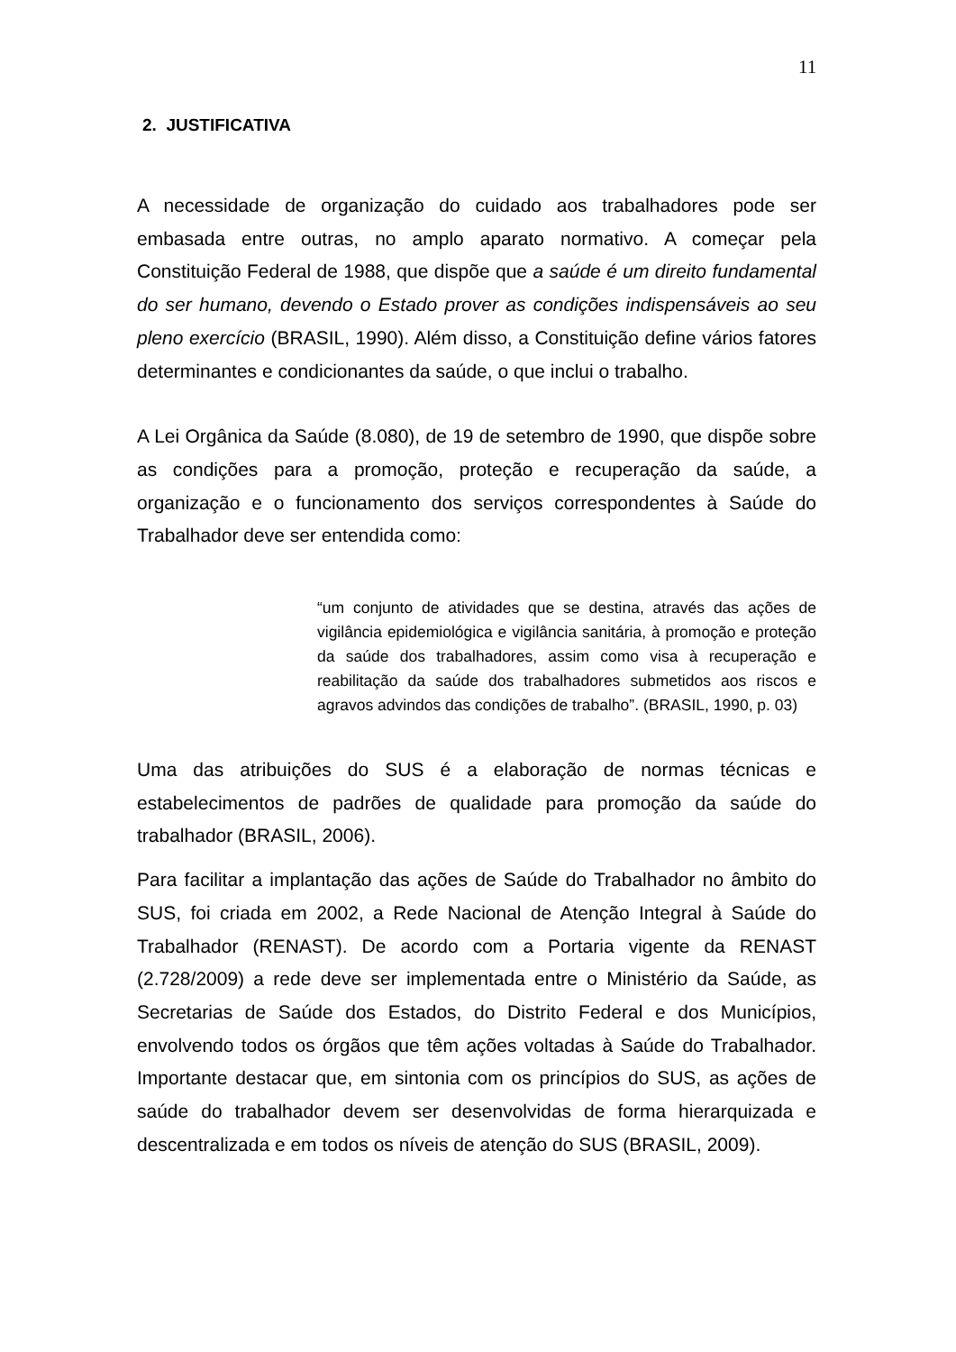11
2. JUSTIFICATIVA
A necessidade de organização do cuidado aos trabalhadores pode ser embasada entre outras, no amplo aparato normativo. A começar pela Constituição Federal de 1988, que dispõe que a saúde é um direito fundamental do ser humano, devendo o Estado prover as condições indispensáveis ao seu pleno exercício (BRASIL, 1990). Além disso, a Constituição define vários fatores determinantes e condicionantes da saúde, o que inclui o trabalho.
A Lei Orgânica da Saúde (8.080), de 19 de setembro de 1990, que dispõe sobre as condições para a promoção, proteção e recuperação da saúde, a organização e o funcionamento dos serviços correspondentes à Saúde do Trabalhador deve ser entendida como:
“um conjunto de atividades que se destina, através das ações de vigilância epidemiológica e vigilância sanitária, à promoção e proteção da saúde dos trabalhadores, assim como visa à recuperação e reabilitação da saúde dos trabalhadores submetidos aos riscos e agravos advindos das condições de trabalho”. (BRASIL, 1990, p. 03)
Uma das atribuições do SUS é a elaboração de normas técnicas e estabelecimentos de padrões de qualidade para promoção da saúde do trabalhador (BRASIL, 2006).
Para facilitar a implantação das ações de Saúde do Trabalhador no âmbito do SUS, foi criada em 2002, a Rede Nacional de Atenção Integral à Saúde do Trabalhador (RENAST). De acordo com a Portaria vigente da RENAST (2.728/2009) a rede deve ser implementada entre o Ministério da Saúde, as Secretarias de Saúde dos Estados, do Distrito Federal e dos Municípios, envolvendo todos os órgãos que têm ações voltadas à Saúde do Trabalhador. Importante destacar que, em sintonia com os princípios do SUS, as ações de saúde do trabalhador devem ser desenvolvidas de forma hierarquizada e descentralizada e em todos os níveis de atenção do SUS (BRASIL, 2009).